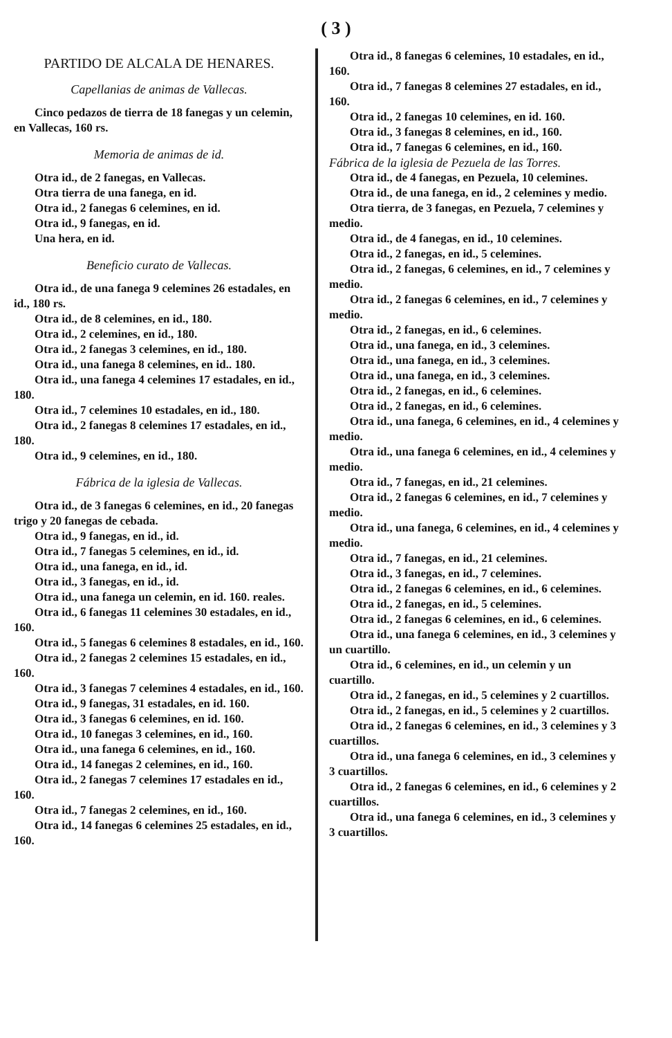( 3 )
PARTIDO DE ALCALA DE HENARES.
Capellanias de animas de Vallecas.
Cinco pedazos de tierra de 18 fanegas y un celemin, en Vallecas, 160 rs.
Memoria de animas de id.
Otra id., de 2 fanegas, en Vallecas.
Otra tierra de una fanega, en id.
Otra id., 2 fanegas 6 celemines, en id.
Otra id., 9 fanegas, en id.
Una hera, en id.
Beneficio curato de Vallecas.
Otra id., de una fanega 9 celemines 26 estadales, en id., 180 rs.
Otra id., de 8 celemines, en id., 180.
Otra id., 2 celemines, en id., 180.
Otra id., 2 fanegas 3 celemines, en id., 180.
Otra id., una fanega 8 celemines, en id.. 180.
Otra id., una fanega 4 celemines 17 estadales, en id., 180.
Otra id., 7 celemines 10 estadales, en id., 180.
Otra id., 2 fanegas 8 celemines 17 estadales, en id., 180.
Otra id., 9 celemines, en id., 180.
Fábrica de la iglesia de Vallecas.
Otra id., de 3 fanegas 6 celemines, en id., 20 fanegas trigo y 20 fanegas de cebada.
Otra id., 9 fanegas, en id., id.
Otra id., 7 fanegas 5 celemines, en id., id.
Otra id., una fanega, en id., id.
Otra id., 3 fanegas, en id., id.
Otra id., una fanega un celemin, en id. 160. reales.
Otra id., 6 fanegas 11 celemines 30 estadales, en id., 160.
Otra id., 5 fanegas 6 celemines 8 estadales, en id., 160.
Otra id., 2 fanegas 2 celemines 15 estadales, en id., 160.
Otra id., 3 fanegas 7 celemines 4 estadales, en id., 160.
Otra id., 9 fanegas, 31 estadales, en id. 160.
Otra id., 3 fanegas 6 celemines, en id. 160.
Otra id., 10 fanegas 3 celemines, en id., 160.
Otra id., una fanega 6 celemines, en id., 160.
Otra id., 14 fanegas 2 celemines, en id., 160.
Otra id., 2 fanegas 7 celemines 17 estadales en id., 160.
Otra id., 7 fanegas 2 celemines, en id., 160.
Otra id., 14 fanegas 6 celemines 25 estadales, en id., 160.
Otra id., 8 fanegas 6 celemines, 10 estadales, en id., 160.
Otra id., 7 fanegas 8 celemines 27 estadales, en id., 160.
Otra id., 2 fanegas 10 celemines, en id. 160.
Otra id., 3 fanegas 8 celemines, en id., 160.
Otra id., 7 fanegas 6 celemines, en id., 160.
Fábrica de la iglesia de Pezuela de las Torres.
Otra id., de 4 fanegas, en Pezuela, 10 celemines.
Otra id., de una fanega, en id., 2 celemines y medio.
Otra tierra, de 3 fanegas, en Pezuela, 7 celemines y medio.
Otra id., de 4 fanegas, en id., 10 celemines.
Otra id., 2 fanegas, en id., 5 celemines.
Otra id., 2 fanegas, 6 celemines, en id., 7 celemines y medio.
Otra id., 2 fanegas 6 celemines, en id., 7 celemines y medio.
Otra id., 2 fanegas, en id., 6 celemines.
Otra id., una fanega, en id., 3 celemines.
Otra id., una fanega, en id., 3 celemines.
Otra id., una fanega, en id., 3 celemines.
Otra id., 2 fanegas, en id., 6 celemines.
Otra id., 2 fanegas, en id., 6 celemines.
Otra id., una fanega, 6 celemines, en id., 4 celemines y medio.
Otra id., una fanega 6 celemines, en id., 4 celemines y medio.
Otra id., 7 fanegas, en id., 21 celemines.
Otra id., 2 fanegas 6 celemines, en id., 7 celemines y medio.
Otra id., una fanega, 6 celemines, en id., 4 celemines y medio.
Otra id., 7 fanegas, en id., 21 celemines.
Otra id., 3 fanegas, en id., 7 celemines.
Otra id., 2 fanegas 6 celemines, en id., 6 celemines.
Otra id., 2 fanegas, en id., 5 celemines.
Otra id., 2 fanegas 6 celemines, en id., 6 celemines.
Otra id., una fanega 6 celemines, en id., 3 celemines y un cuartillo.
Otra id., 6 celemines, en id., un celemin y un cuartillo.
Otra id., 2 fanegas, en id., 5 celemines y 2 cuartillos.
Otra id., 2 fanegas, en id., 5 celemines y 2 cuartillos.
Otra id., 2 fanegas 6 celemines, en id., 3 celemines y 3 cuartillos.
Otra id., una fanega 6 celemines, en id., 3 celemines y 3 cuartillos.
Otra id., 2 fanegas 6 celemines, en id., 6 celemines y 2 cuartillos.
Otra id., una fanega 6 celemines, en id., 3 celemines y 3 cuartillos.